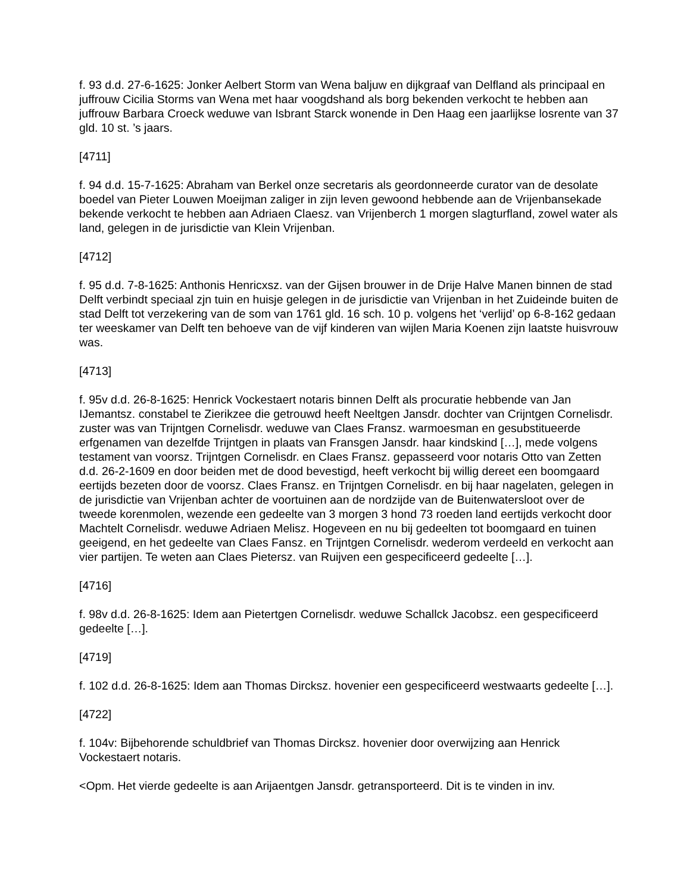f. 93 d.d. 27-6-1625: Jonker Aelbert Storm van Wena baljuw en dijkgraaf van Delfland als principaal en juffrouw Cicilia Storms van Wena met haar voogdshand als borg bekenden verkocht te hebben aan juffrouw Barbara Croeck weduwe van Isbrant Starck wonende in Den Haag een jaarlijkse losrente van 37 gld. 10 st. ’s jaars.
[4711]
f. 94 d.d. 15-7-1625: Abraham van Berkel onze secretaris als geordonneerde curator van de desolate boedel van Pieter Louwen Moeijman zaliger in zijn leven gewoond hebbende aan de Vrijenbansekade bekende verkocht te hebben aan Adriaen Claesz. van Vrijenberch 1 morgen slagturfland, zowel water als land, gelegen in de jurisdictie van Klein Vrijenban.
[4712]
f. 95 d.d. 7-8-1625: Anthonis Henricxsz. van der Gijsen brouwer in de Drije Halve Manen binnen de stad Delft verbindt speciaal zjn tuin en huisje gelegen in de jurisdictie van Vrijenban in het Zuideinde buiten de stad Delft tot verzekering van de som van 1761 gld. 16 sch. 10 p. volgens het ‘verlijd’ op 6-8-162 gedaan ter weeskamer van Delft ten behoeve van de vijf kinderen van wijlen Maria Koenen zijn laatste huisvrouw was.
[4713]
f. 95v d.d. 26-8-1625: Henrick Vockestaert notaris binnen Delft als procuratie hebbende van Jan IJemantsz. constabel te Zierikzee die getrouwd heeft Neeltgen Jansdr. dochter van Crijntgen Cornelisdr. zuster was van Trijntgen Cornelisdr. weduwe van Claes Fransz. warmoesman en gesubstitueerde erfgenamen van dezelfde Trijntgen in plaats van Fransgen Jansdr. haar kindskind […], mede volgens testament van voorsz. Trijntgen Cornelisdr. en Claes Fransz. gepasseerd voor notaris Otto van Zetten d.d. 26-2-1609 en door beiden met de dood bevestigd, heeft verkocht bij willig dereet een boomgaard eertijds bezeten door de voorsz. Claes Fransz. en Trijntgen Cornelisdr. en bij haar nagelaten, gelegen in de jurisdictie van Vrijenban achter de voortuinen aan de nordzijde van de Buitenwatersloot over de tweede korenmolen, wezende een gedeelte van 3 morgen 3 hond 73 roeden land eertijds verkocht door Machtelt Cornelisdr. weduwe Adriaen Melisz. Hogeveen en nu bij gedeelten tot boomgaard en tuinen geeigend, en het gedeelte van Claes Fansz. en Trijntgen Cornelisdr. wederom verdeeld en verkocht aan vier partijen. Te weten aan Claes Pietersz. van Ruijven een gespecificeerd gedeelte […].
[4716]
f. 98v d.d. 26-8-1625: Idem aan Pietertgen Cornelisdr. weduwe Schallck Jacobsz. een gespecificeerd gedeelte […].
[4719]
f. 102 d.d. 26-8-1625: Idem aan Thomas Dircksz. hovenier een gespecificeerd westwaarts gedeelte […].
[4722]
f. 104v: Bijbehorende schuldbrief van Thomas Dircksz. hovenier door overwijzing aan Henrick Vockestaert notaris.
<Opm. Het vierde gedeelte is aan Arijaentgen Jansdr. getransporteerd. Dit is te vinden in inv.